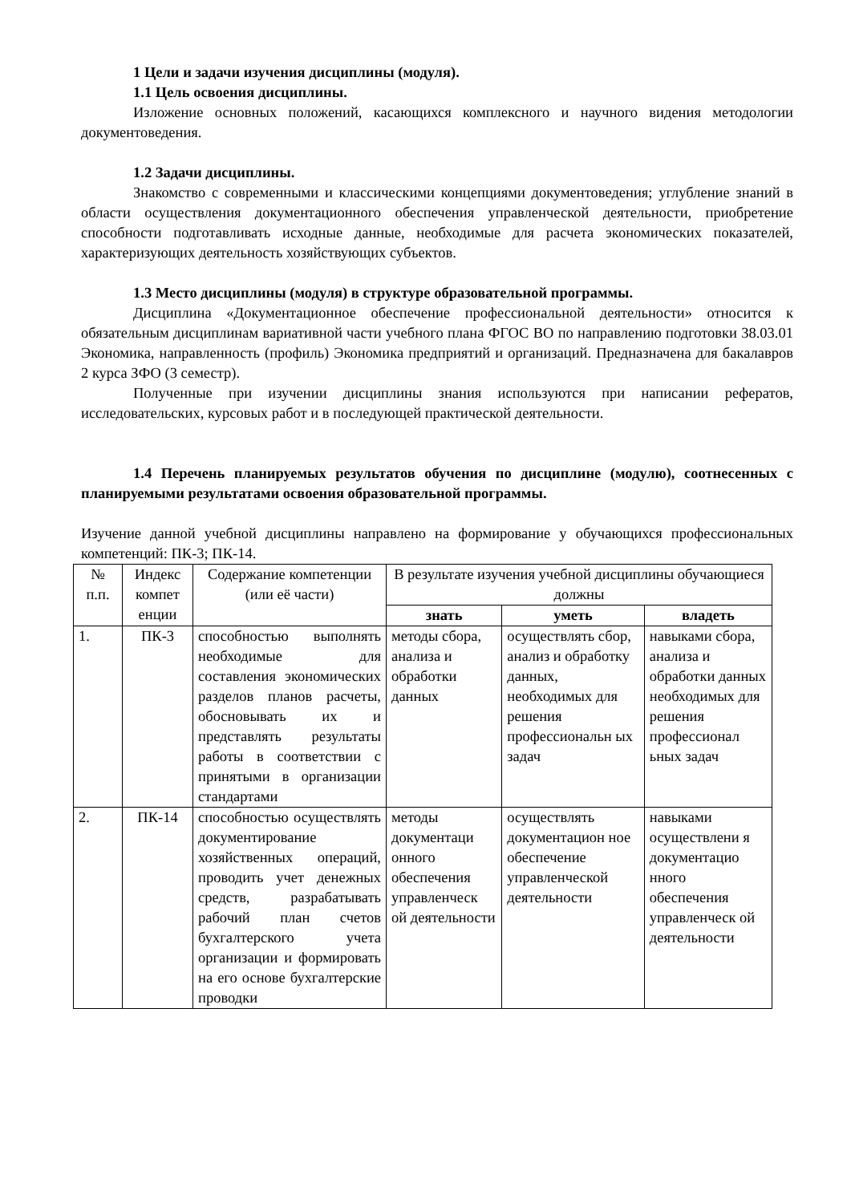1 Цели и задачи изучения дисциплины (модуля).
1.1 Цель освоения дисциплины.
Изложение основных положений, касающихся комплексного и научного видения методологии документоведения.
1.2 Задачи дисциплины.
Знакомство с современными и классическими концепциями документоведения; углубление знаний в области осуществления документационного обеспечения управленческой деятельности, приобретение способности подготавливать исходные данные, необходимые для расчета экономических показателей, характеризующих деятельность хозяйствующих субъектов.
1.3 Место дисциплины (модуля) в структуре образовательной программы.
Дисциплина «Документационное обеспечение профессиональной деятельности» относится к обязательным дисциплинам вариативной части учебного плана ФГОС ВО по направлению подготовки 38.03.01 Экономика, направленность (профиль) Экономика предприятий и организаций. Предназначена для бакалавров 2 курса ЗФО (3 семестр).
Полученные при изучении дисциплины знания используются при написании рефератов, исследовательских, курсовых работ и в последующей практической деятельности.
1.4 Перечень планируемых результатов обучения по дисциплине (модулю), соотнесенных с планируемыми результатами освоения образовательной программы.
Изучение данной учебной дисциплины направлено на формирование у обучающихся профессиональных компетенций: ПК-3; ПК-14.
| № п.п. | Индекс компет енции | Содержание компетенции (или её части) | В результате изучения учебной дисциплины обучающиеся должны | | |
| --- | --- | --- | --- | --- | --- |
| | | | знать | уметь | владеть |
| 1. | ПК-3 | способностью выполнять необходимые для составления экономических разделов планов расчеты, обосновывать их и представлять результаты работы в соответствии с принятыми в организации стандартами | методы сбора, анализа и обработки данных | осуществлять сбор, анализ и обработку данных, необходимых для решения профессиональн ых задач | навыками сбора, анализа и обработки данных необходимых для решения профессионал ьных задач |
| 2. | ПК-14 | способностью осуществлять документирование хозяйственных операций, проводить учет денежных средств, разрабатывать рабочий план счетов бухгалтерского учета организации и формировать на его основе бухгалтерские проводки | методы документаци онного обеспечения управленческ ой деятельности | осуществлять документацион ное обеспечение управленческой деятельности | навыками осуществлени я документацио нного обеспечения управленческ ой деятельности |